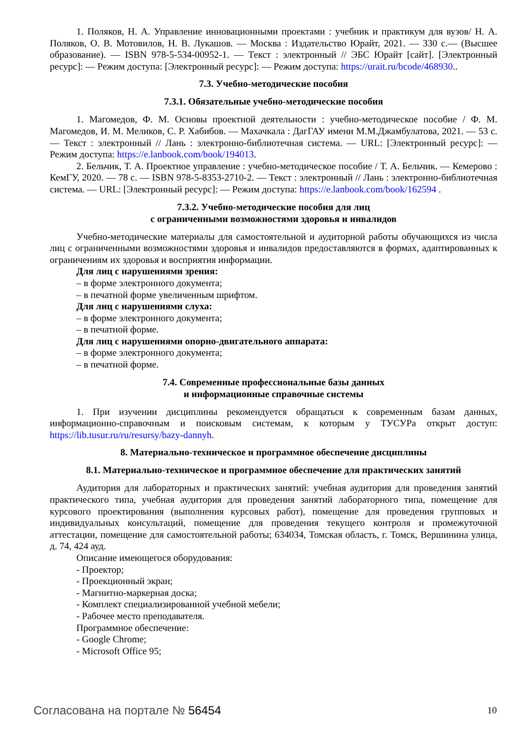1. Поляков, Н. А. Управление инновационными проектами : учебник и практикум для вузов/ Н. А. Поляков, О. В. Мотовилов, Н. В. Лукашов. — Москва : Издательство Юрайт, 2021. — 330 с.— (Высшее образование). — ISBN 978-5-534-00952-1. — Текст : электронный // ЭБС Юрайт [сайт]. [Электронный ресурс]: — Режим доступа: [Электронный ресурс]: — Режим доступа: https://urait.ru/bcode/468930..
7.3. Учебно-методические пособия
7.3.1. Обязательные учебно-методические пособия
1. Магомедов, Ф. М. Основы проектной деятельности : учебно-методическое пособие / Ф. М. Магомедов, И. М. Меликов, С. Р. Хабибов. — Махачкала : ДагГАУ имени М.М.Джамбулатова, 2021. — 53 с. — Текст : электронный // Лань : электронно-библиотечная система. — URL: [Электронный ресурс]: — Режим доступа: https://e.lanbook.com/book/194013.
2. Бельчик, Т. А. Проектное управление : учебно-методическое пособие / Т. А. Бельчик. — Кемерово : КемГУ, 2020. — 78 с. — ISBN 978-5-8353-2710-2. — Текст : электронный // Лань : электронно-библиотечная система. — URL: [Электронный ресурс]: — Режим доступа: https://e.lanbook.com/book/162594 .
7.3.2. Учебно-методические пособия для лиц
с ограниченными возможностями здоровья и инвалидов
Учебно-методические материалы для самостоятельной и аудиторной работы обучающихся из числа лиц с ограниченными возможностями здоровья и инвалидов предоставляются в формах, адаптированных к ограничениям их здоровья и восприятия информации.
Для лиц с нарушениями зрения:
– в форме электронного документа;
– в печатной форме увеличенным шрифтом.
Для лиц с нарушениями слуха:
– в форме электронного документа;
– в печатной форме.
Для лиц с нарушениями опорно-двигательного аппарата:
– в форме электронного документа;
– в печатной форме.
7.4. Современные профессиональные базы данных
и информационные справочные системы
1. При изучении дисциплины рекомендуется обращаться к современным базам данных, информационно-справочным и поисковым системам, к которым у ТУСУРа открыт доступ: https://lib.tusur.ru/ru/resursy/bazy-dannyh.
8. Материально-техническое и программное обеспечение дисциплины
8.1. Материально-техническое и программное обеспечение для практических занятий
Аудитория для лабораторных и практических занятий: учебная аудитория для проведения занятий практического типа, учебная аудитория для проведения занятий лабораторного типа, помещение для курсового проектирования (выполнения курсовых работ), помещение для проведения групповых и индивидуальных консультаций, помещение для проведения текущего контроля и промежуточной аттестации, помещение для самостоятельной работы; 634034, Томская область, г. Томск, Вершинина улица, д. 74, 424 ауд.
Описание имеющегося оборудования:
- Проектор;
- Проекционный экран;
- Магнитно-маркерная доска;
- Комплект специализированной учебной мебели;
- Рабочее место преподавателя.
Программное обеспечение:
- Google Chrome;
- Microsoft Office 95;
Согласована на портале № 56454 10